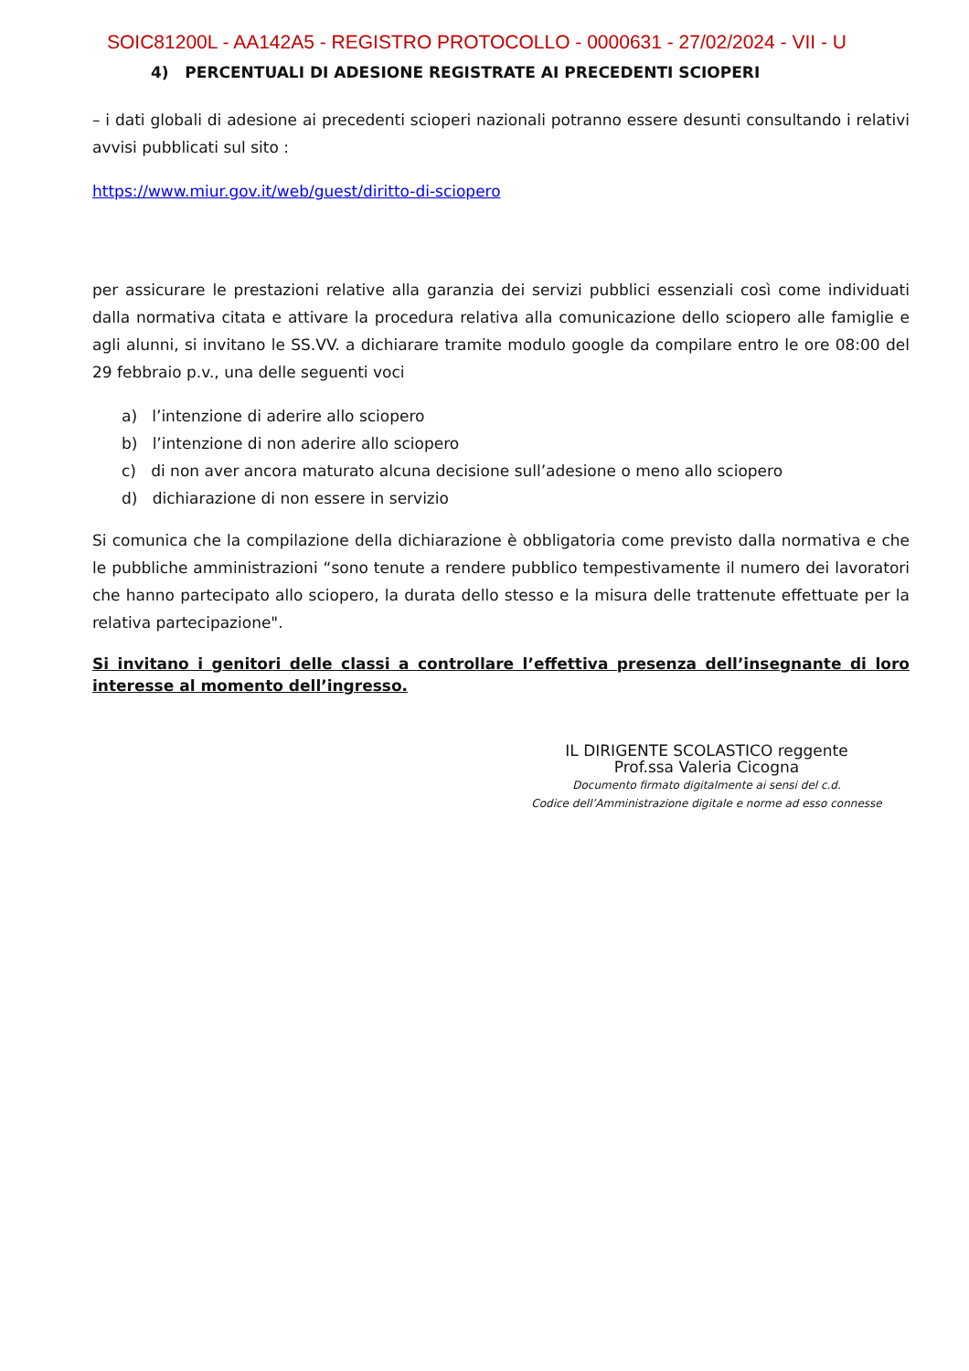SOIC81200L - AA142A5 - REGISTRO PROTOCOLLO - 0000631 - 27/02/2024 - VII - U
4) PERCENTUALI DI ADESIONE REGISTRATE AI PRECEDENTI SCIOPERI
– i dati globali di adesione ai precedenti scioperi nazionali potranno essere desunti consultando i relativi avvisi pubblicati sul sito :
https://www.miur.gov.it/web/guest/diritto-di-sciopero
per assicurare le prestazioni relative alla garanzia dei servizi pubblici essenziali così come individuati dalla normativa citata e attivare la procedura relativa alla comunicazione dello sciopero alle famiglie e agli alunni, si invitano le SS.VV. a dichiarare tramite modulo google da compilare entro le ore 08:00 del 29 febbraio p.v., una delle seguenti voci
a) l’intenzione di aderire allo sciopero
b) l’intenzione di non aderire allo sciopero
c) di non aver ancora maturato alcuna decisione sull’adesione o meno allo sciopero
d) dichiarazione di non essere in servizio
Si comunica che la compilazione della dichiarazione è obbligatoria come previsto dalla normativa e che le pubbliche amministrazioni “sono tenute a rendere pubblico tempestivamente il numero dei lavoratori che hanno partecipato allo sciopero, la durata dello stesso e la misura delle trattenute effettuate per la relativa partecipazione".
Si invitano i genitori delle classi a controllare l’effettiva presenza dell’insegnante di loro interesse al momento dell’ingresso.
IL DIRIGENTE SCOLASTICO reggente
Prof.ssa Valeria Cicogna
Documento firmato digitalmente ai sensi del c.d.
Codice dell’Amministrazione digitale e norme ad esso connesse